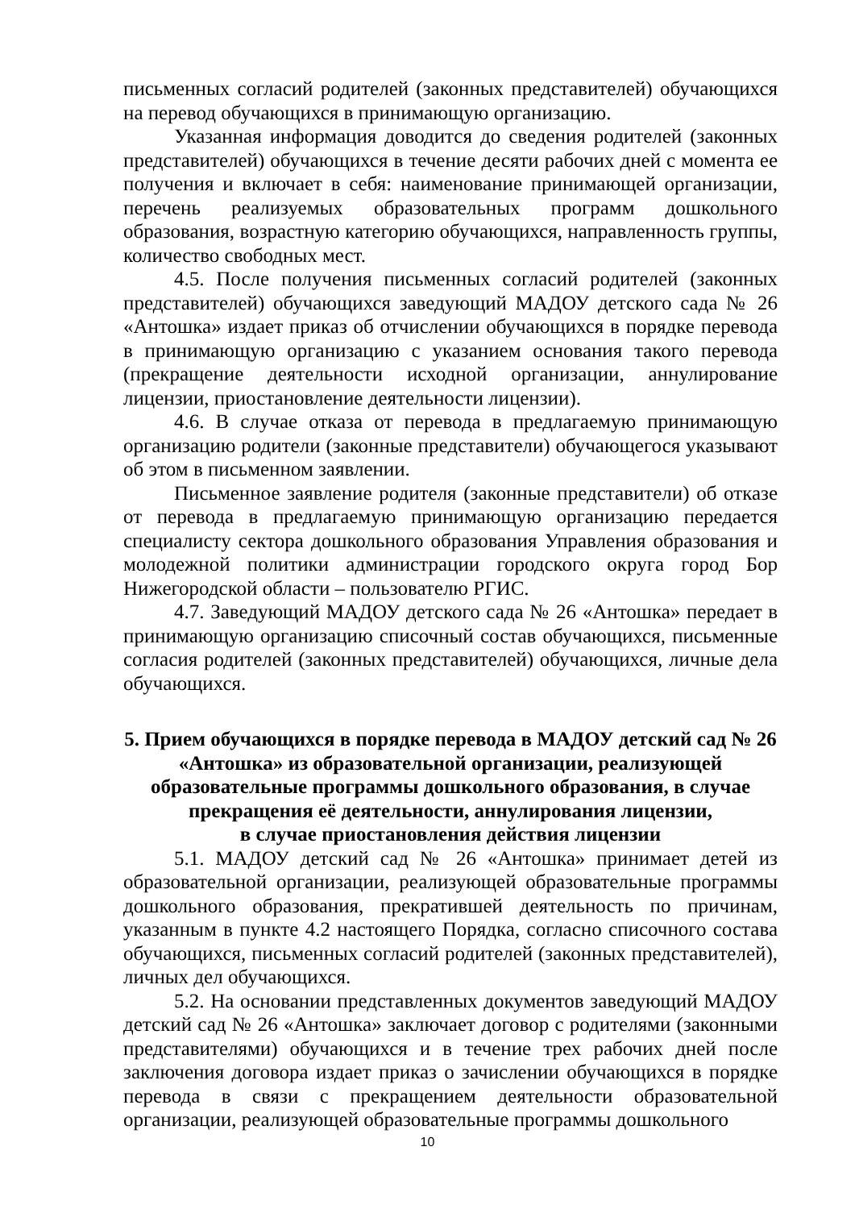письменных согласий родителей (законных представителей) обучающихся на перевод обучающихся в принимающую организацию.
Указанная информация доводится до сведения родителей (законных представителей) обучающихся в течение десяти рабочих дней с момента ее получения и включает в себя: наименование принимающей организации, перечень реализуемых образовательных программ дошкольного образования, возрастную категорию обучающихся, направленность группы, количество свободных мест.
4.5. После получения письменных согласий родителей (законных представителей) обучающихся заведующий МАДОУ детского сада № 26 «Антошка» издает приказ об отчислении обучающихся в порядке перевода в принимающую организацию с указанием основания такого перевода (прекращение деятельности исходной организации, аннулирование лицензии, приостановление деятельности лицензии).
4.6. В случае отказа от перевода в предлагаемую принимающую организацию родители (законные представители) обучающегося указывают об этом в письменном заявлении.
Письменное заявление родителя (законные представители) об отказе от перевода в предлагаемую принимающую организацию передается специалисту сектора дошкольного образования Управления образования и молодежной политики администрации городского округа город Бор Нижегородской области – пользователю РГИС.
4.7. Заведующий МАДОУ детского сада № 26 «Антошка» передает в принимающую организацию списочный состав обучающихся, письменные согласия родителей (законных представителей) обучающихся, личные дела обучающихся.
5. Прием обучающихся в порядке перевода в МАДОУ детский сад № 26 «Антошка» из образовательной организации, реализующей образовательные программы дошкольного образования, в случае прекращения её деятельности, аннулирования лицензии,
в случае приостановления действия лицензии
5.1. МАДОУ детский сад № 26 «Антошка» принимает детей из образовательной организации, реализующей образовательные программы дошкольного образования, прекратившей деятельность по причинам, указанным в пункте 4.2 настоящего Порядка, согласно списочного состава обучающихся, письменных согласий родителей (законных представителей), личных дел обучающихся.
5.2. На основании представленных документов заведующий МАДОУ детский сад № 26 «Антошка» заключает договор с родителями (законными представителями) обучающихся и в течение трех рабочих дней после заключения договора издает приказ о зачислении обучающихся в порядке перевода в связи с прекращением деятельности образовательной организации, реализующей образовательные программы дошкольного
10